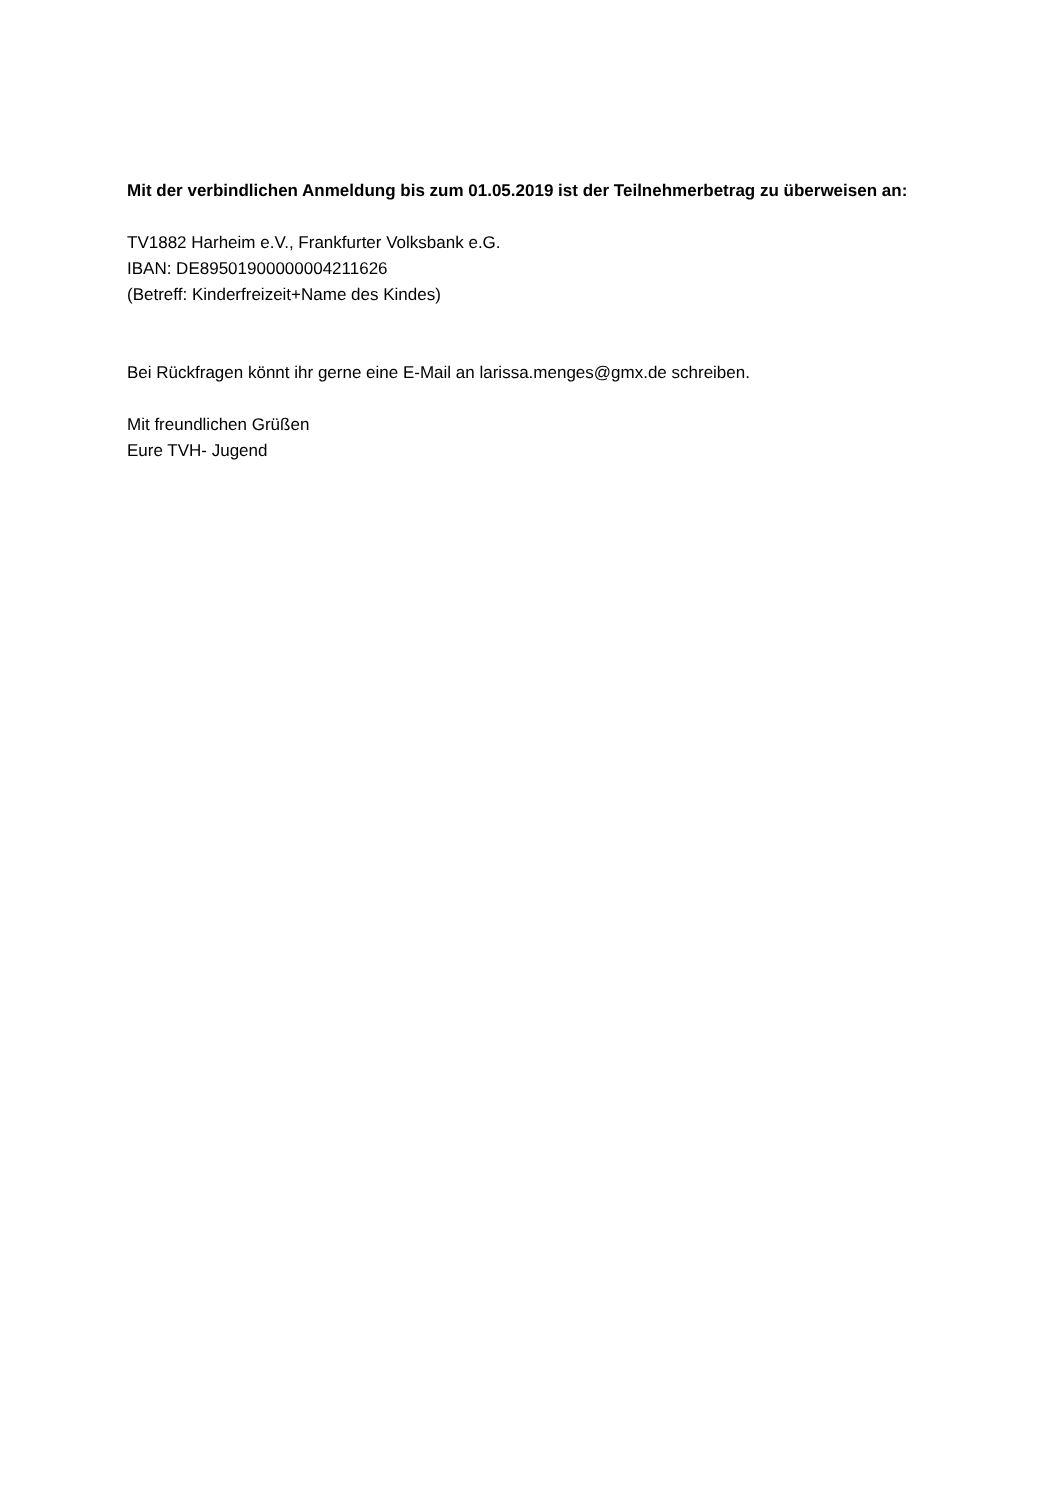Mit der verbindlichen Anmeldung bis zum 01.05.2019 ist der Teilnehmerbetrag zu überweisen an:
TV1882 Harheim e.V., Frankfurter Volksbank e.G.
IBAN: DE89501900000004211626
(Betreff: Kinderfreizeit+Name des Kindes)
Bei Rückfragen könnt ihr gerne eine E-Mail an larissa.menges@gmx.de schreiben.
Mit freundlichen Grüßen
Eure TVH- Jugend